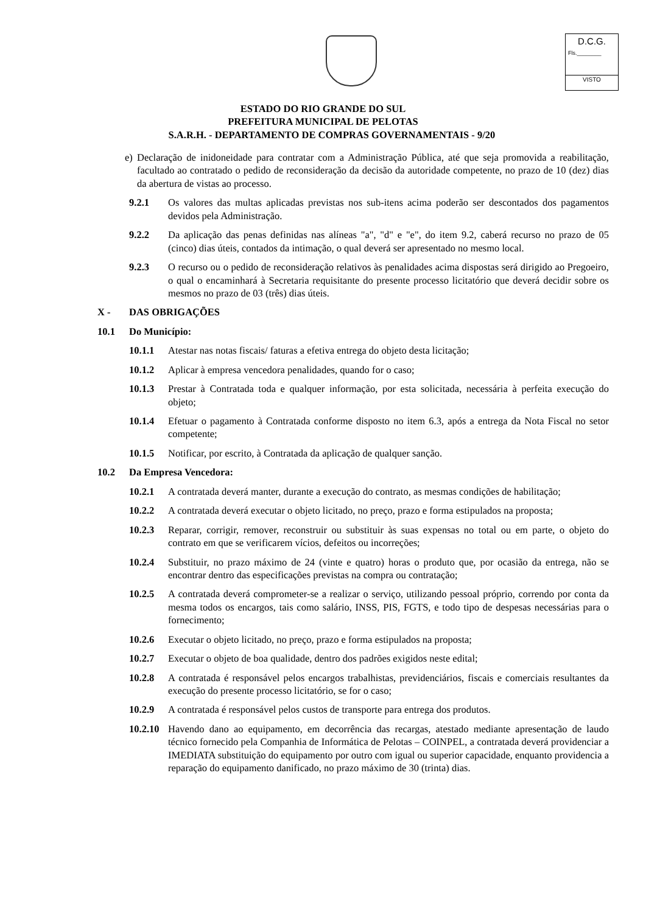D.C.G.
Fls.________
VISTO
ESTADO DO RIO GRANDE DO SUL
PREFEITURA MUNICIPAL DE PELOTAS
S.A.R.H. - DEPARTAMENTO DE COMPRAS GOVERNAMENTAIS - 9/20
e)
Declaração de inidoneidade para contratar com a Administração Pública, até que seja promovida a reabilitação, facultado ao contratado o pedido de reconsideração da decisão da autoridade competente, no prazo de 10 (dez) dias da abertura de vistas ao processo.
9.2.1 Os valores das multas aplicadas previstas nos sub-itens acima poderão ser descontados dos pagamentos devidos pela Administração.
9.2.2 Da aplicação das penas definidas nas alíneas "a", "d" e "e", do item 9.2, caberá recurso no prazo de 05 (cinco) dias úteis, contados da intimação, o qual deverá ser apresentado no mesmo local.
9.2.3 O recurso ou o pedido de reconsideração relativos às penalidades acima dispostas será dirigido ao Pregoeiro, o qual o encaminhará à Secretaria requisitante do presente processo licitatório que deverá decidir sobre os mesmos no prazo de 03 (três) dias úteis.
X - DAS OBRIGAÇÕES
10.1 Do Município:
10.1.1 Atestar nas notas fiscais/ faturas a efetiva entrega do objeto desta licitação;
10.1.2 Aplicar à empresa vencedora penalidades, quando for o caso;
10.1.3 Prestar à Contratada toda e qualquer informação, por esta solicitada, necessária à perfeita execução do objeto;
10.1.4 Efetuar o pagamento à Contratada conforme disposto no item 6.3, após a entrega da Nota Fiscal no setor competente;
10.1.5 Notificar, por escrito, à Contratada da aplicação de qualquer sanção.
10.2 Da Empresa Vencedora:
10.2.1 A contratada deverá manter, durante a execução do contrato, as mesmas condições de habilitação;
10.2.2 A contratada deverá executar o objeto licitado, no preço, prazo e forma estipulados na proposta;
10.2.3 Reparar, corrigir, remover, reconstruir ou substituir às suas expensas no total ou em parte, o objeto do contrato em que se verificarem vícios, defeitos ou incorreções;
10.2.4 Substituir, no prazo máximo de 24 (vinte e quatro) horas o produto que, por ocasião da entrega, não se encontrar dentro das especificações previstas na compra ou contratação;
10.2.5 A contratada deverá comprometer-se a realizar o serviço, utilizando pessoal próprio, correndo por conta da mesma todos os encargos, tais como salário, INSS, PIS, FGTS, e todo tipo de despesas necessárias para o fornecimento;
10.2.6 Executar o objeto licitado, no preço, prazo e forma estipulados na proposta;
10.2.7 Executar o objeto de boa qualidade, dentro dos padrões exigidos neste edital;
10.2.8 A contratada é responsável pelos encargos trabalhistas, previdenciários, fiscais e comerciais resultantes da execução do presente processo licitatório, se for o caso;
10.2.9 A contratada é responsável pelos custos de transporte para entrega dos produtos.
10.2.10
Havendo dano ao equipamento, em decorrência das recargas, atestado mediante apresentação de laudo técnico fornecido pela Companhia de Informática de Pelotas – COINPEL, a contratada deverá providenciar a IMEDIATA substituição do equipamento por outro com igual ou superior capacidade, enquanto providencia a reparação do equipamento danificado, no prazo máximo de 30 (trinta) dias.